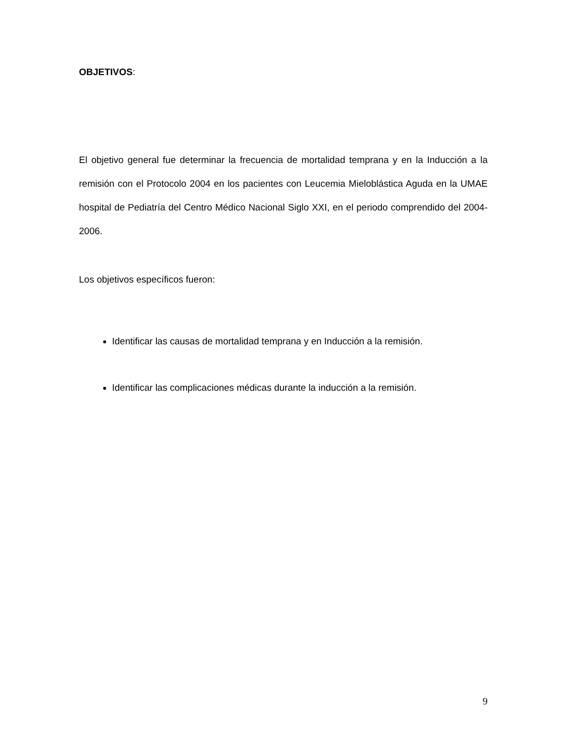OBJETIVOS:
El objetivo general fue determinar la frecuencia de mortalidad temprana y en la Inducción a la remisión con el Protocolo 2004 en los pacientes con Leucemia Mieloblástica Aguda en la UMAE hospital de Pediatría del Centro Médico Nacional Siglo XXI, en el periodo comprendido del 2004-2006.
Los objetivos específicos fueron:
Identificar las causas de mortalidad temprana y en Inducción a la remisión.
Identificar las complicaciones médicas durante la inducción a la remisión.
9